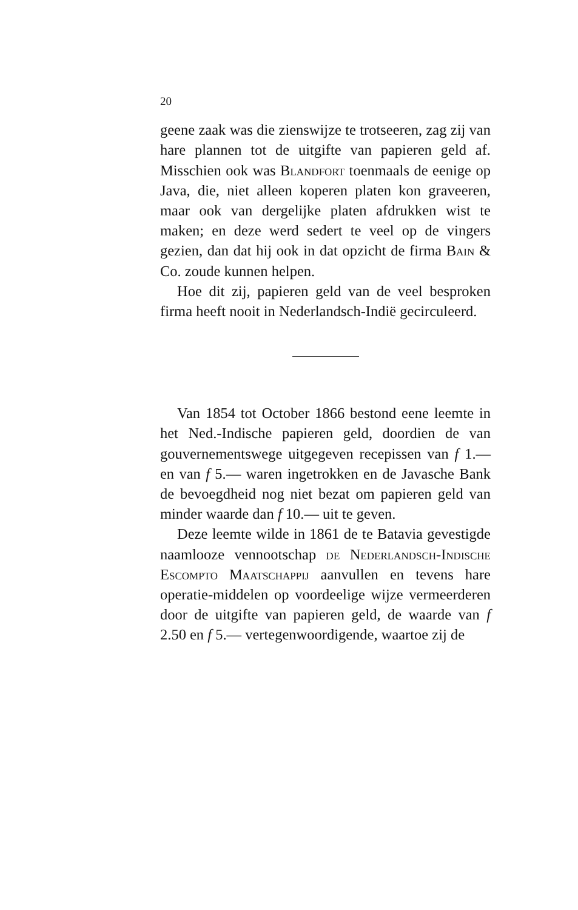20
geene zaak was die zienswijze te trotseeren, zag zij van hare plannen tot de uitgifte van papieren geld af. Misschien ook was Blandfort toenmaals de eenige op Java, die, niet alleen koperen platen kon graveeren, maar ook van dergelijke platen afdrukken wist te maken; en deze werd sedert te veel op de vingers gezien, dan dat hij ook in dat opzicht de firma Bain & Co. zoude kunnen helpen.
Hoe dit zij, papieren geld van de veel besproken firma heeft nooit in Nederlandsch-Indië gecirculeerd.
Van 1854 tot October 1866 bestond eene leemte in het Ned.-Indische papieren geld, doordien de van gouvernementswege uitgegeven recepissen van f 1.— en van f 5.— waren ingetrokken en de Javasche Bank de bevoegdheid nog niet bezat om papieren geld van minder waarde dan f 10.— uit te geven.
Deze leemte wilde in 1861 de te Batavia gevestigde naamlooze vennootschap de Nederlandsch-Indische Escompto Maatschappij aanvullen en tevens hare operatie-middelen op voordeelige wijze vermeerderen door de uitgifte van papieren geld, de waarde van f 2.50 en f 5.— vertegenwoordigende, waartoe zij de